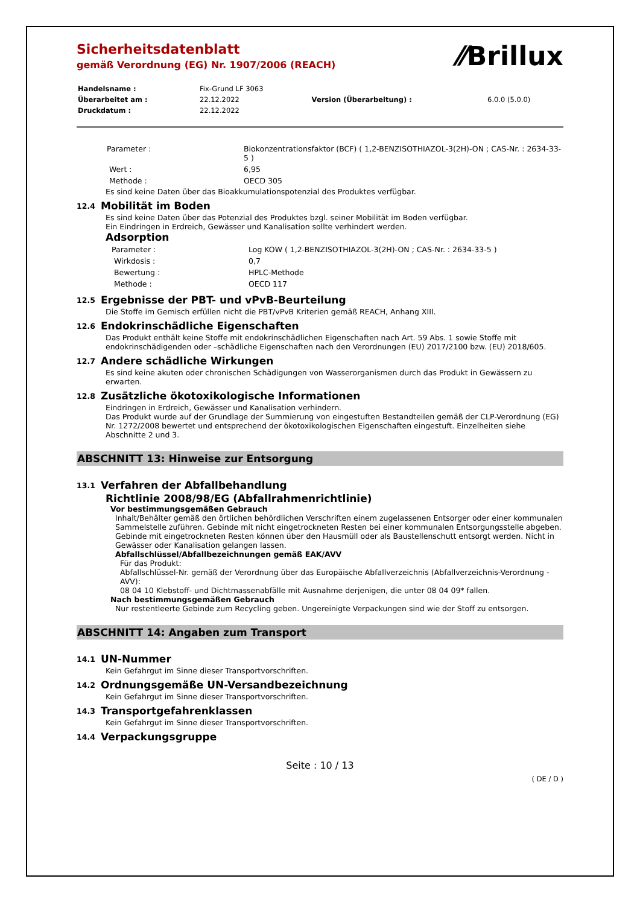⁄⁄Brillux
Sicherheitsdatenblatt
gemäß Verordnung (EG) Nr. 1907/2006 (REACH)
| Handelsname : | Fix-Grund LF 3063 | | |
| Überarbeitet am : | 22.12.2022 | Version (Überarbeitung) : | 6.0.0 (5.0.0) |
| Druckdatum : | 22.12.2022 | | |
| Parameter : | Biokonzentrationsfaktor (BCF) ( 1,2-BENZISOTHIAZOL-3(2H)-ON ; CAS-Nr. : 2634-33-5 ) |
| Wert : | 6,95 |
| Methode : | OECD 305 |
Es sind keine Daten über das Bioakkumulationspotenzial des Produktes verfügbar.
12.4 Mobilität im Boden
Es sind keine Daten über das Potenzial des Produktes bzgl. seiner Mobilität im Boden verfügbar.
Ein Eindringen in Erdreich, Gewässer und Kanalisation sollte verhindert werden.
Adsorption
| Parameter : | Log KOW ( 1,2-BENZISOTHIAZOL-3(2H)-ON ; CAS-Nr. : 2634-33-5 ) |
| Wirkdosis : | 0,7 |
| Bewertung : | HPLC-Methode |
| Methode : | OECD 117 |
12.5 Ergebnisse der PBT- und vPvB-Beurteilung
Die Stoffe im Gemisch erfüllen nicht die PBT/vPvB Kriterien gemäß REACH, Anhang XIII.
12.6 Endokrinschädliche Eigenschaften
Das Produkt enthält keine Stoffe mit endokrinschädlichen Eigenschaften nach Art. 59 Abs. 1 sowie Stoffe mit endokrinschädigenden oder –schädliche Eigenschaften nach den Verordnungen (EU) 2017/2100 bzw. (EU) 2018/605.
12.7 Andere schädliche Wirkungen
Es sind keine akuten oder chronischen Schädigungen von Wasserorganismen durch das Produkt in Gewässern zu erwarten.
12.8 Zusätzliche ökotoxikologische Informationen
Eindringen in Erdreich, Gewässer und Kanalisation verhindern.
Das Produkt wurde auf der Grundlage der Summierung von eingestuften Bestandteilen gemäß der CLP-Verordnung (EG) Nr. 1272/2008 bewertet und entsprechend der ökotoxikologischen Eigenschaften eingestuft. Einzelheiten siehe Abschnitte 2 und 3.
ABSCHNITT 13: Hinweise zur Entsorgung
13.1 Verfahren der Abfallbehandlung
Richtlinie 2008/98/EG (Abfallrahmenrichtlinie)
Vor bestimmungsgemäßen Gebrauch
Inhalt/Behälter gemäß den örtlichen behördlichen Verschriften einem zugelassenen Entsorger oder einer kommunalen Sammelstelle zuführen. Gebinde mit nicht eingetrockneten Resten bei einer kommunalen Entsorgungsstelle abgeben. Gebinde mit eingetrockneten Resten können über den Hausmüll oder als Baustellenschutt entsorgt werden. Nicht in Gewässer oder Kanalisation gelangen lassen.
Abfallschlüssel/Abfallbezeichnungen gemäß EAK/AVV
Für das Produkt:
Abfallschlüssel-Nr. gemäß der Verordnung über das Europäische Abfallverzeichnis (Abfallverzeichnis-Verordnung - AVV):
08 04 10 Klebstoff- und Dichtmassenabfälle mit Ausnahme derjenigen, die unter 08 04 09* fallen.
Nach bestimmungsgemäßen Gebrauch
Nur restentleerte Gebinde zum Recycling geben. Ungereinigte Verpackungen sind wie der Stoff zu entsorgen.
ABSCHNITT 14: Angaben zum Transport
14.1 UN-Nummer
Kein Gefahrgut im Sinne dieser Transportvorschriften.
14.2 Ordnungsgemäße UN-Versandbezeichnung
Kein Gefahrgut im Sinne dieser Transportvorschriften.
14.3 Transportgefahrenklassen
Kein Gefahrgut im Sinne dieser Transportvorschriften.
14.4 Verpackungsgruppe
Seite : 10 / 13
( DE / D )